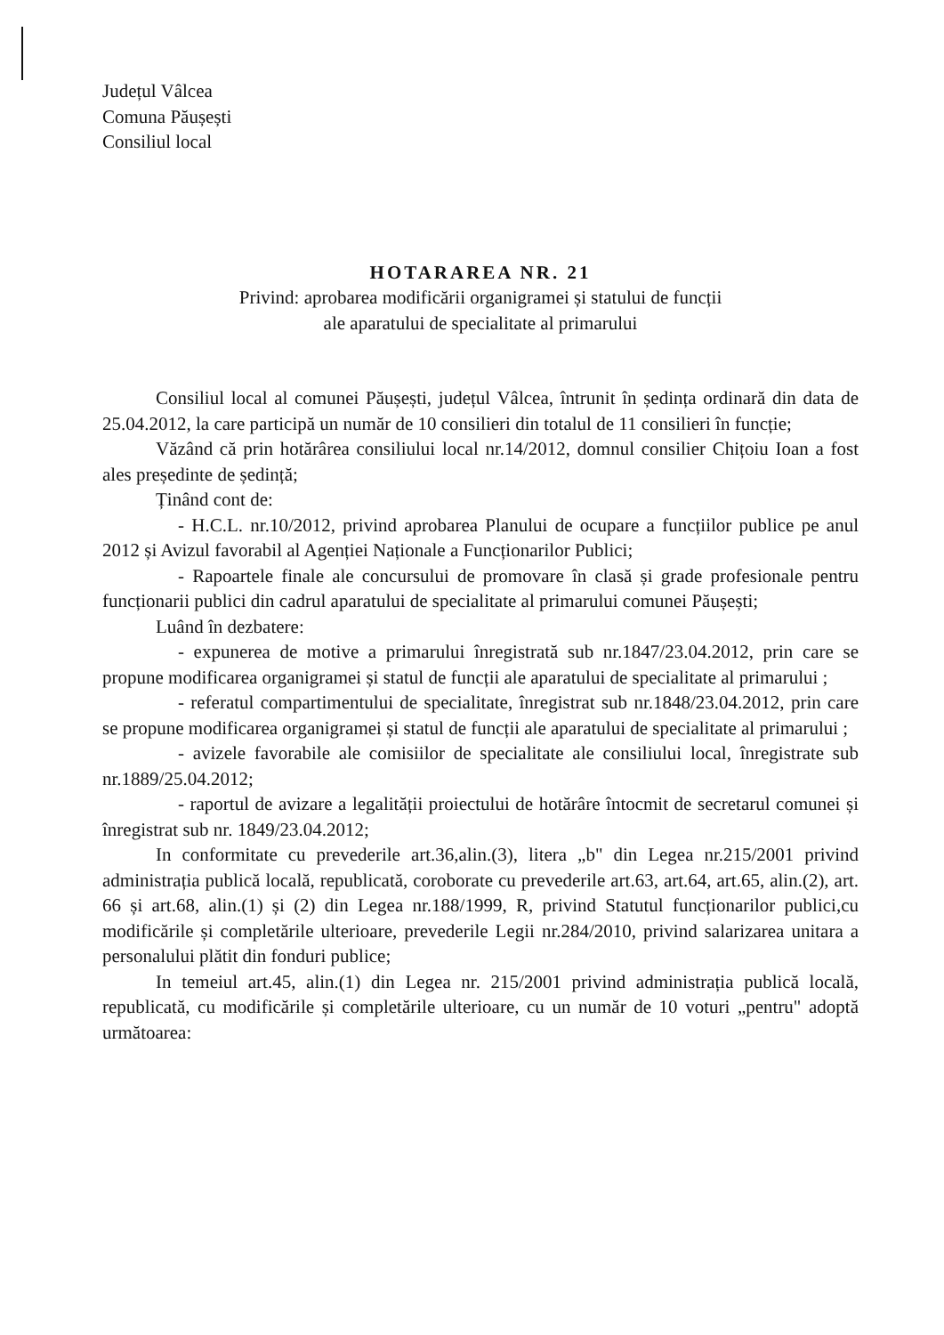Județul Vâlcea
Comuna Păușești
Consiliul local
HOTARAREA NR. 21
Privind: aprobarea modificării organigramei și statului de funcții
ale aparatului de specialitate al primarului
Consiliul local al comunei Păușești, județul Vâlcea, întrunit în ședința ordinară din data de 25.04.2012, la care participă un număr de 10 consilieri din totalul de 11 consilieri în funcție;
Văzând că prin hotărârea consiliului local nr.14/2012, domnul consilier Chițoiu Ioan a fost ales președinte de ședință;
Ținând cont de:
- H.C.L. nr.10/2012, privind aprobarea Planului de ocupare a funcțiilor publice pe anul 2012 și Avizul favorabil al Agenției Naționale a Funcționarilor Publici;
- Rapoartele finale ale concursului de promovare în clasă și grade profesionale pentru funcționarii publici din cadrul aparatului de specialitate al primarului comunei Păușești;
Luând în dezbatere:
- expunerea de motive a primarului înregistrată sub nr.1847/23.04.2012, prin care se propune modificarea organigramei și statul de funcții ale aparatului de specialitate al primarului ;
- referatul compartimentului de specialitate, înregistrat sub nr.1848/23.04.2012, prin care se propune modificarea organigramei și statul de funcții ale aparatului de specialitate al primarului ;
- avizele favorabile ale comisiilor de specialitate ale consiliului local, înregistrate sub nr.1889/25.04.2012;
- raportul de avizare a legalității proiectului de hotărâre întocmit de secretarul comunei și înregistrat sub nr. 1849/23.04.2012;
In conformitate cu prevederile art.36,alin.(3), litera „b" din Legea nr.215/2001 privind administrația publică locală, republicată, coroborate cu prevederile art.63, art.64, art.65, alin.(2), art. 66 și art.68, alin.(1) și (2) din Legea nr.188/1999, R, privind Statutul funcționarilor publici,cu modificările și completările ulterioare, prevederile Legii nr.284/2010, privind salarizarea unitara a personalului plătit din fonduri publice;
In temeiul art.45, alin.(1) din Legea nr. 215/2001 privind administrația publică locală, republicată, cu modificările și completările ulterioare, cu un număr de 10 voturi „pentru" adoptă următoarea: